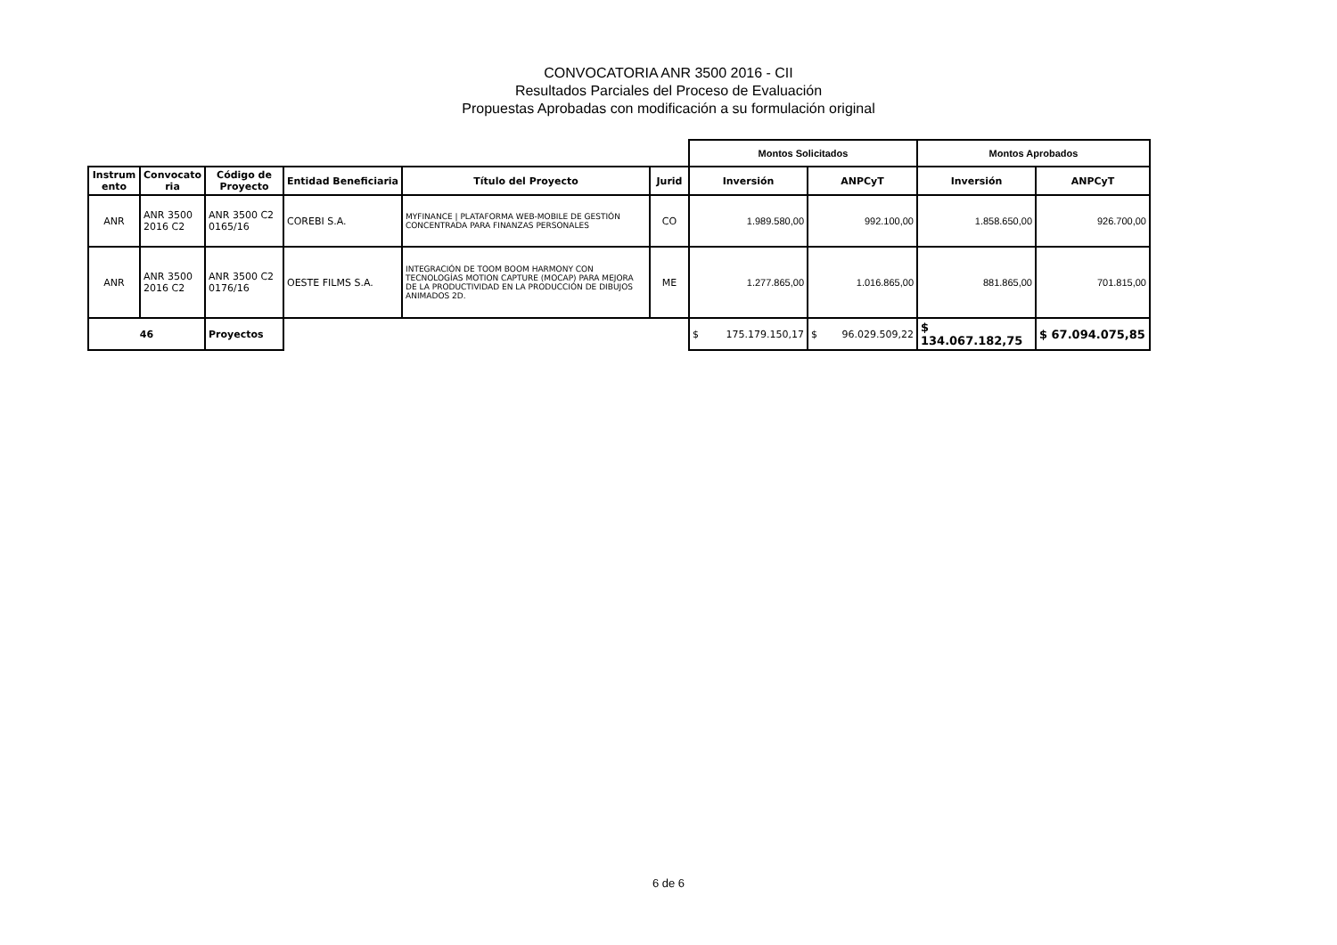CONVOCATORIA ANR 3500 2016 - CII
Resultados Parciales del Proceso de Evaluación
Propuestas Aprobadas con modificación a su formulación original
| | | | | | | Montos Solicitados | | Montos Aprobados | |
| Instrum ento | Convocato ria | Código de Proyecto | Entidad Beneficiaria | Título del Proyecto | Jurid | Inversión | ANPCyT | Inversión | ANPCyT |
| ANR | ANR 3500 2016 C2 | ANR 3500 C2 0165/16 | COREBI S.A. | MYFINANCE / PLATAFORMA WEB-MOBILE DE GESTIÓN CONCENTRADA PARA FINANZAS PERSONALES | CO | 1.989.580,00 | 992.100,00 | 1.858.650,00 | 926.700,00 |
| ANR | ANR 3500 2016 C2 | ANR 3500 C2 0176/16 | OESTE FILMS S.A. | INTEGRACIÓN DE TOOM BOOM HARMONY CON TECNOLOGÍAS MOTION CAPTURE (MOCAP) PARA MEJORA DE LA PRODUCTIVIDAD EN LA PRODUCCIÓN DE DIBUJOS ANIMADOS 2D. | ME | 1.277.865,00 | 1.016.865,00 | 881.865,00 | 701.815,00 |
| 46 | | Proyectos | | | | $ 175.179.150,17 | $ 96.029.509,22 | $ 134.067.182,75 | $ 67.094.075,85 |
6 de 6